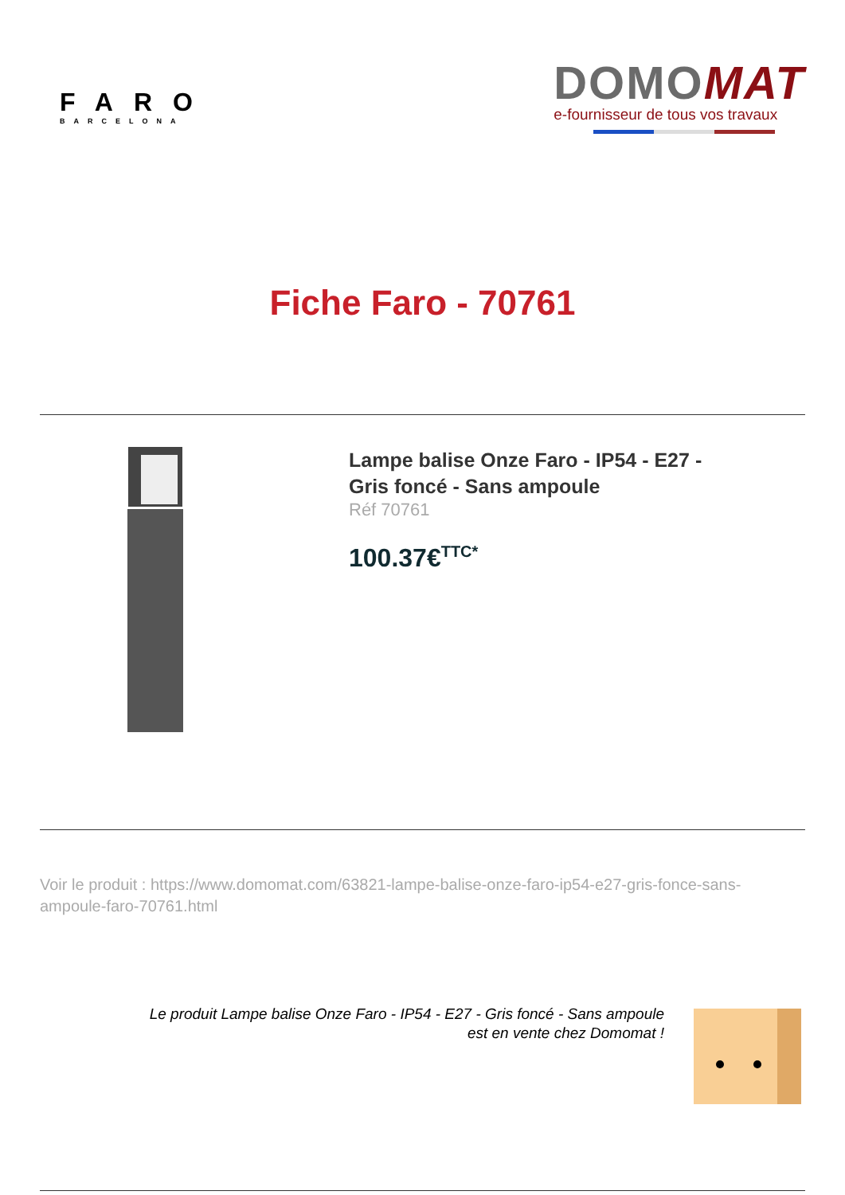FARO
BARCELONA
DOMO MAT
e-fournisseur de tous vos travaux
Fiche Faro - 70761
Lampe balise Onze Faro - IP54 - E27 - Gris foncé - Sans ampoule
Réf 70761
100.37€<sup>TTC*</sup>
Voir le produit : https://www.domomat.com/63821-lampe-balise-onze-faro-ip54-e27-gris-fonce-sans-ampoule-faro-70761.html
Le produit Lampe balise Onze Faro - IP54 - E27 - Gris foncé - Sans ampoule
est en vente chez Domomat !